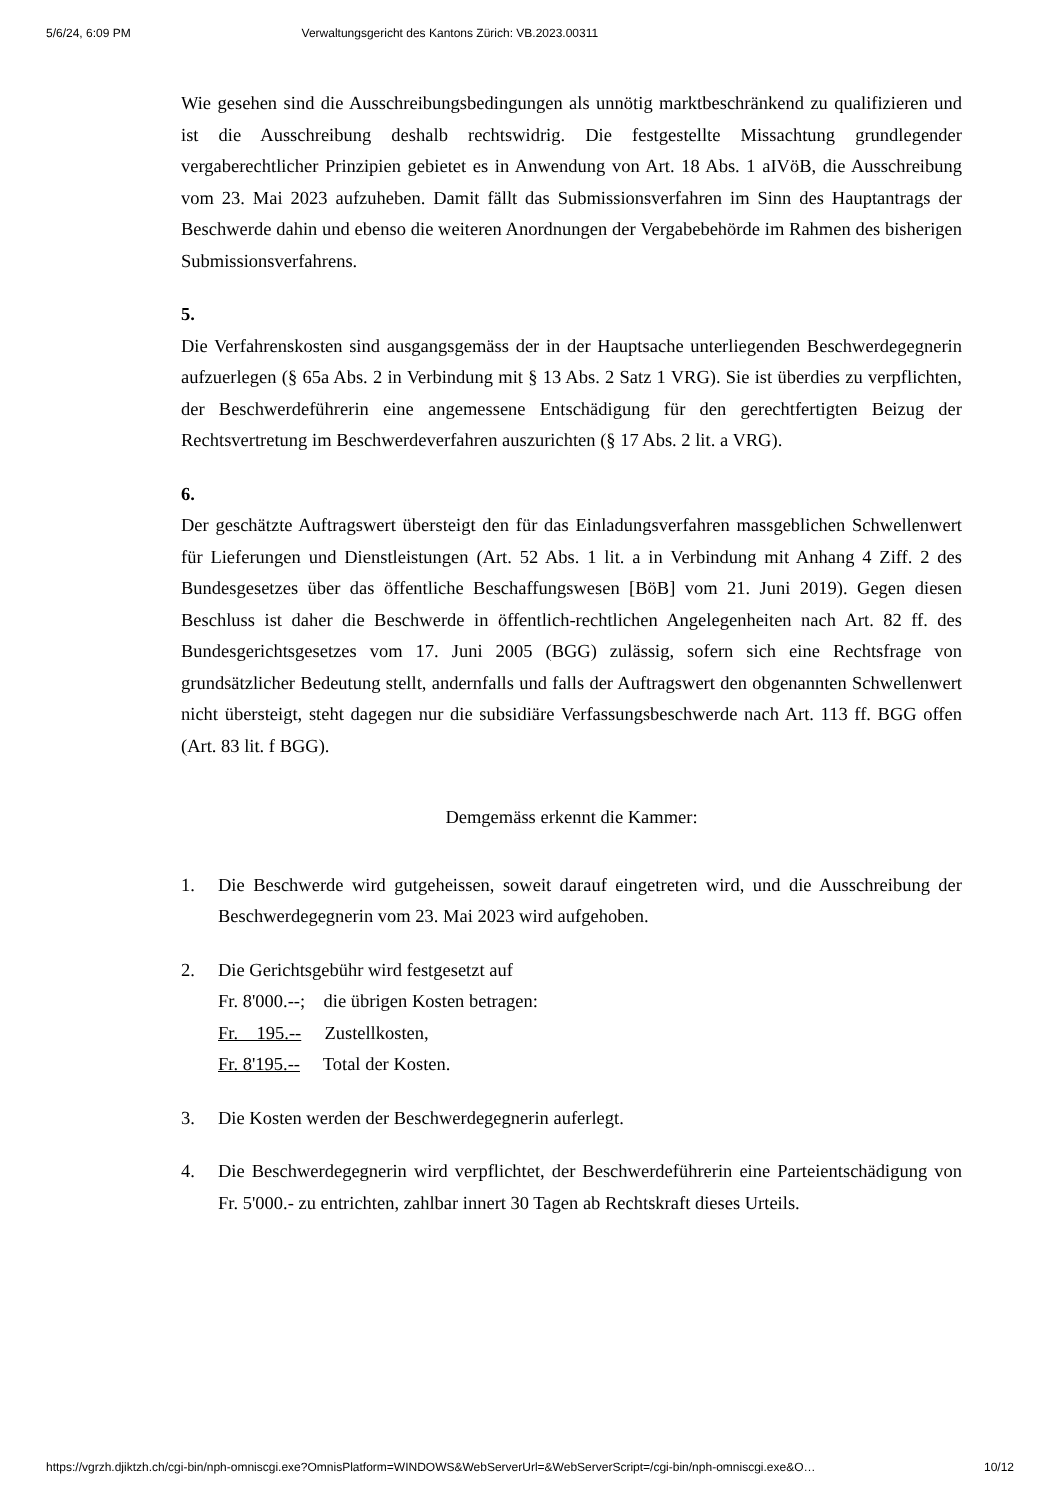5/6/24, 6:09 PM Verwaltungsgericht des Kantons Zürich: VB.2023.00311
Wie gesehen sind die Ausschreibungsbedingungen als unnötig marktbeschränkend zu qualifizieren und ist die Ausschreibung deshalb rechtswidrig. Die festgestellte Missachtung grundlegender vergaberechtlicher Prinzipien gebietet es in Anwendung von Art. 18 Abs. 1 aIVöB, die Ausschreibung vom 23. Mai 2023 aufzuheben. Damit fällt das Submissionsverfahren im Sinn des Hauptantrags der Beschwerde dahin und ebenso die weiteren Anordnungen der Vergabebehörde im Rahmen des bisherigen Submissionsverfahrens.
5.
Die Verfahrenskosten sind ausgangsgemäss der in der Hauptsache unterliegenden Beschwerdegegnerin aufzuerlegen (§ 65a Abs. 2 in Verbindung mit § 13 Abs. 2 Satz 1 VRG). Sie ist überdies zu verpflichten, der Beschwerdeführerin eine angemessene Entschädigung für den gerechtfertigten Beizug der Rechtsvertretung im Beschwerdeverfahren auszurichten (§ 17 Abs. 2 lit. a VRG).
6.
Der geschätzte Auftragswert übersteigt den für das Einladungsverfahren massgeblichen Schwellenwert für Lieferungen und Dienstleistungen (Art. 52 Abs. 1 lit. a in Verbindung mit Anhang 4 Ziff. 2 des Bundesgesetzes über das öffentliche Beschaffungswesen [BöB] vom 21. Juni 2019). Gegen diesen Beschluss ist daher die Beschwerde in öffentlich-rechtlichen Angelegenheiten nach Art. 82 ff. des Bundesgerichtsgesetzes vom 17. Juni 2005 (BGG) zulässig, sofern sich eine Rechtsfrage von grundsätzlicher Bedeutung stellt, andernfalls und falls der Auftragswert den obgenannten Schwellenwert nicht übersteigt, steht dagegen nur die subsidiäre Verfassungsbeschwerde nach Art. 113 ff. BGG offen (Art. 83 lit. f BGG).
Demgemäss erkennt die Kammer:
1. Die Beschwerde wird gutgeheissen, soweit darauf eingetreten wird, und die Ausschreibung der Beschwerdegegnerin vom 23. Mai 2023 wird aufgehoben.
2. Die Gerichtsgebühr wird festgesetzt auf
Fr. 8'000.--; die übrigen Kosten betragen:
Fr. 195.-- Zustellkosten,
Fr. 8'195.-- Total der Kosten.
3. Die Kosten werden der Beschwerdegegnerin auferlegt.
4. Die Beschwerdegegnerin wird verpflichtet, der Beschwerdeführerin eine Parteientschädigung von Fr. 5'000.- zu entrichten, zahlbar innert 30 Tagen ab Rechtskraft dieses Urteils.
https://vgrzh.djiktzh.ch/cgi-bin/nph-omniscgi.exe?OmnisPlatform=WINDOWS&WebServerUrl=&WebServerScript=/cgi-bin/nph-omniscgi.exe&O… 10/12